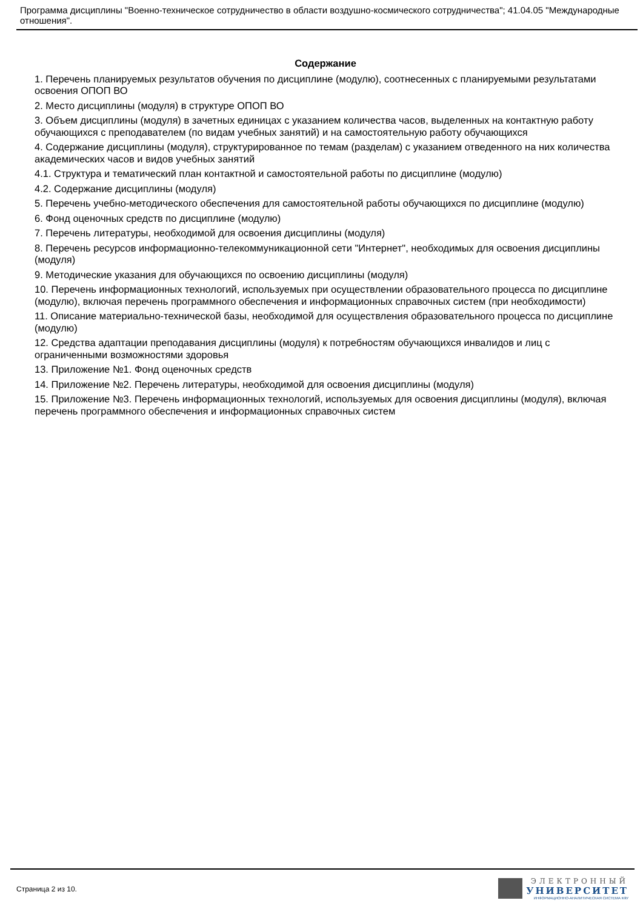Программа дисциплины "Военно-техническое сотрудничество в области воздушно-космического сотрудничества"; 41.04.05 "Международные отношения".
Содержание
1. Перечень планируемых результатов обучения по дисциплине (модулю), соотнесенных с планируемыми результатами освоения ОПОП ВО
2. Место дисциплины (модуля) в структуре ОПОП ВО
3. Объем дисциплины (модуля) в зачетных единицах с указанием количества часов, выделенных на контактную работу обучающихся с преподавателем (по видам учебных занятий) и на самостоятельную работу обучающихся
4. Содержание дисциплины (модуля), структурированное по темам (разделам) с указанием отведенного на них количества академических часов и видов учебных занятий
4.1. Структура и тематический план контактной и самостоятельной работы по дисциплине (модулю)
4.2. Содержание дисциплины (модуля)
5. Перечень учебно-методического обеспечения для самостоятельной работы обучающихся по дисциплине (модулю)
6. Фонд оценочных средств по дисциплине (модулю)
7. Перечень литературы, необходимой для освоения дисциплины (модуля)
8. Перечень ресурсов информационно-телекоммуникационной сети "Интернет", необходимых для освоения дисциплины (модуля)
9. Методические указания для обучающихся по освоению дисциплины (модуля)
10. Перечень информационных технологий, используемых при осуществлении образовательного процесса по дисциплине (модулю), включая перечень программного обеспечения и информационных справочных систем (при необходимости)
11. Описание материально-технической базы, необходимой для осуществления образовательного процесса по дисциплине (модулю)
12. Средства адаптации преподавания дисциплины (модуля) к потребностям обучающихся инвалидов и лиц с ограниченными возможностями здоровья
13. Приложение №1. Фонд оценочных средств
14. Приложение №2. Перечень литературы, необходимой для освоения дисциплины (модуля)
15. Приложение №3. Перечень информационных технологий, используемых для освоения дисциплины (модуля), включая перечень программного обеспечения и информационных справочных систем
Страница 2 из 10.
ЭЛЕКТРОННЫЙ
УНИВЕРСИТЕТ
ИНФОРМАЦИОННО-АНАЛИТИЧЕСКАЯ СИСТЕМА КФУ